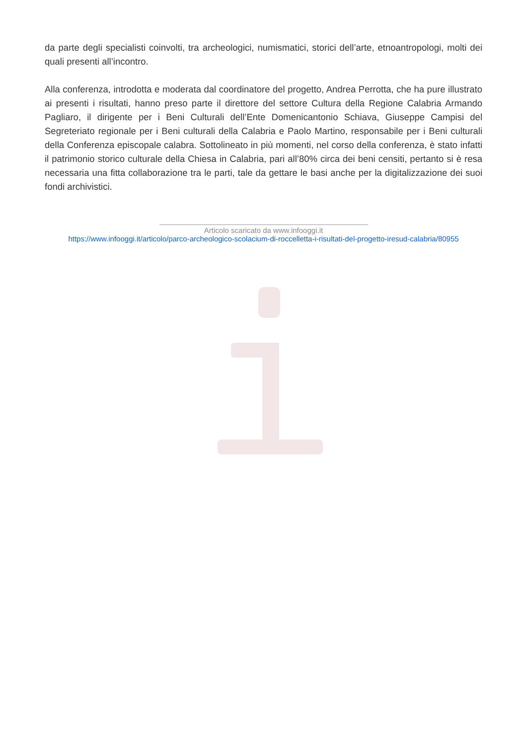da parte degli specialisti coinvolti, tra archeologici, numismatici, storici dell’arte, etnoantropologi, molti dei quali presenti all’incontro.
Alla conferenza, introdotta e moderata dal coordinatore del progetto, Andrea Perrotta, che ha pure illustrato ai presenti i risultati, hanno preso parte il direttore del settore Cultura della Regione Calabria Armando Pagliaro, il dirigente per i Beni Culturali dell’Ente Domenicantonio Schiava, Giuseppe Campisi del Segreteriato regionale per i Beni culturali della Calabria e Paolo Martino, responsabile per i Beni culturali della Conferenza episcopale calabra. Sottolineato in più momenti, nel corso della conferenza, è stato infatti il patrimonio storico culturale della Chiesa in Calabria, pari all’80% circa dei beni censiti, pertanto si è resa necessaria una fitta collaborazione tra le parti, tale da gettare le basi anche per la digitalizzazione dei suoi fondi archivistici.
Articolo scaricato da www.infooggi.it
https://www.infooggi.it/articolo/parco-archeologico-scolacium-di-roccelletta-i-risultati-del-progetto-iresud-calabria/80955